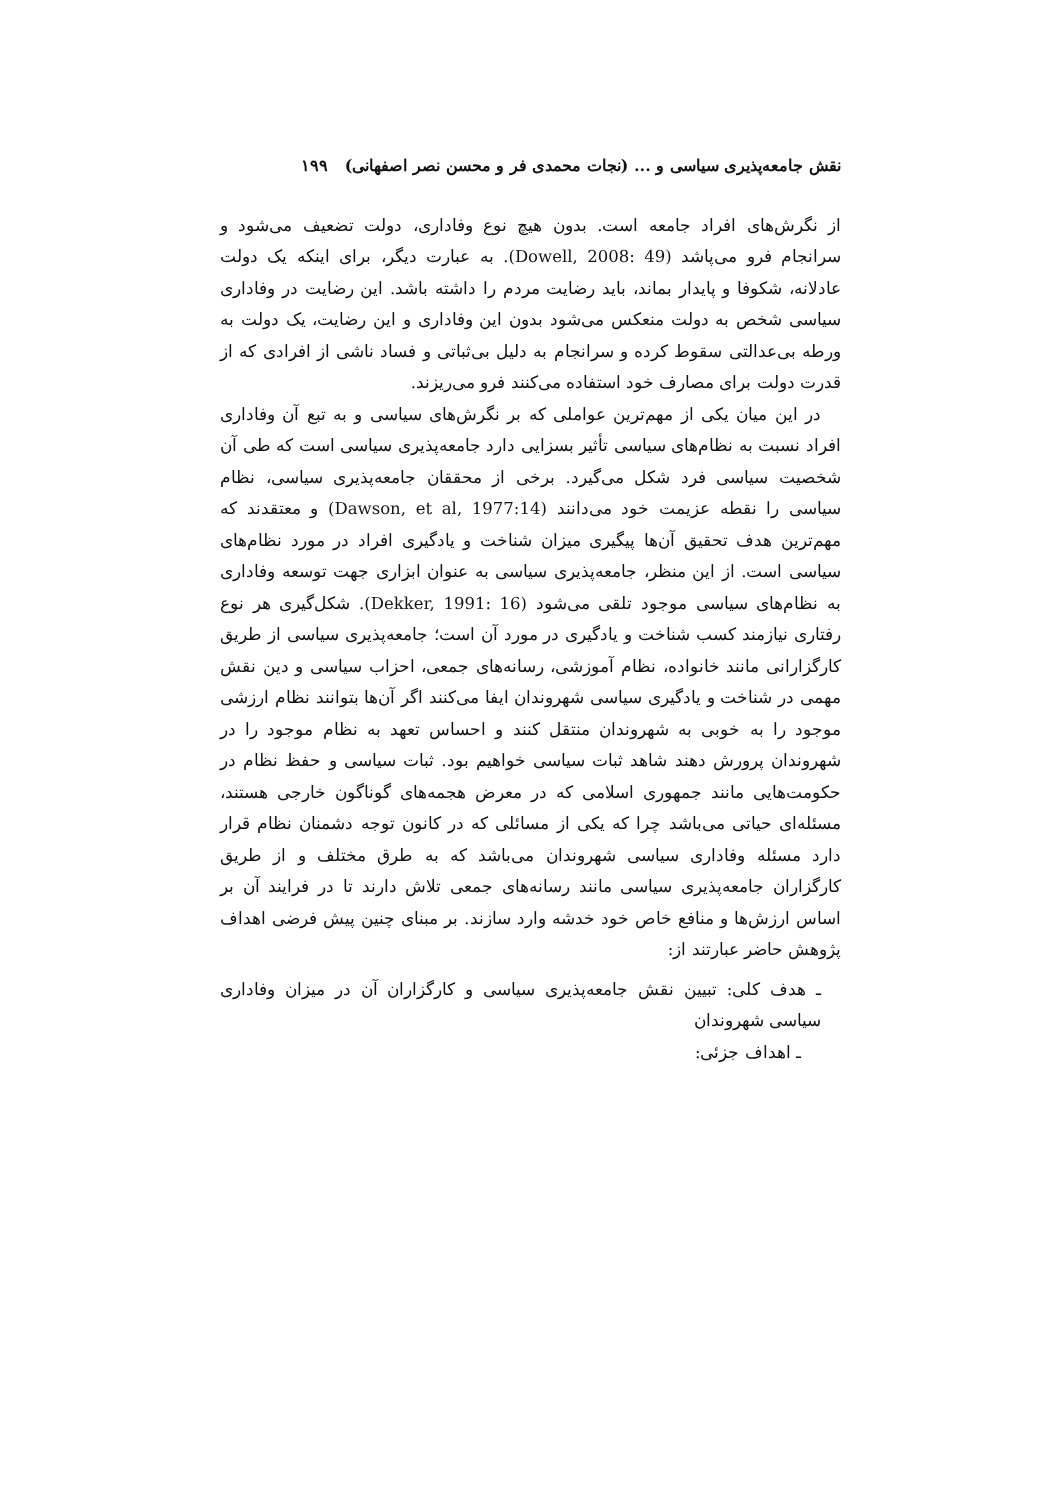نقش جامعه‌پذیری سیاسی و ... (نجات محمدی فر و محسن نصر اصفهانی) ۱۹۹
از نگرش‌های افراد جامعه است. بدون هیچ نوع وفاداری، دولت تضعیف می‌شود و سرانجام فرو می‌پاشد (Dowell, 2008: 49). به عبارت دیگر، برای اینکه یک دولت عادلانه، شکوفا و پایدار بماند، باید رضایت مردم را داشته باشد. این رضایت در وفاداری سیاسی شخص به دولت منعکس می‌شود بدون این وفاداری و این رضایت، یک دولت به ورطه بی‌عدالتی سقوط کرده و سرانجام به دلیل بی‌ثباتی و فساد ناشی از افرادی که از قدرت دولت برای مصارف خود استفاده می‌کنند فرو می‌ریزند.
در این میان یکی از مهم‌ترین عواملی که بر نگرش‌های سیاسی و به تبع آن وفاداری افراد نسبت به نظام‌های سیاسی تأثیر بسزایی دارد جامعه‌پذیری سیاسی است که طی آن شخصیت سیاسی فرد شکل می‌گیرد. برخی از محققان جامعه‌پذیری سیاسی، نظام سیاسی را نقطه عزیمت خود می‌دانند (Dawson, et al, 1977:14) و معتقدند که مهم‌ترین هدف تحقیق آن‌ها پیگیری میزان شناخت و یادگیری افراد در مورد نظام‌های سیاسی است. از این منظر، جامعه‌پذیری سیاسی به عنوان ابزاری جهت توسعه وفاداری به نظام‌های سیاسی موجود تلقی می‌شود (Dekker, 1991: 16). شکل‌گیری هر نوع رفتاری نیازمند کسب شناخت و یادگیری در مورد آن است؛ جامعه‌پذیری سیاسی از طریق کارگزارانی مانند خانواده، نظام آموزشی، رسانه‌های جمعی، احزاب سیاسی و دین نقش مهمی در شناخت و یادگیری سیاسی شهروندان ایفا می‌کنند اگر آن‌ها بتوانند نظام ارزشی موجود را به خوبی به شهروندان منتقل کنند و احساس تعهد به نظام موجود را در شهروندان پرورش دهند شاهد ثبات سیاسی خواهیم بود. ثبات سیاسی و حفظ نظام در حکومت‌هایی مانند جمهوری اسلامی که در معرض هجمه‌های گوناگون خارجی هستند، مسئله‌ای حیاتی می‌باشد چرا که یکی از مسائلی که در کانون توجه دشمنان نظام قرار دارد مسئله وفاداری سیاسی شهروندان می‌باشد که به طرق مختلف و از طریق کارگزاران جامعه‌پذیری سیاسی مانند رسانه‌های جمعی تلاش دارند تا در فرایند آن بر اساس ارزش‌ها و منافع خاص خود خدشه وارد سازند. بر مبنای چنین پیش فرضی اهداف پژوهش حاضر عبارتند از:
ـ هدف کلی: تبیین نقش جامعه‌پذیری سیاسی و کارگزاران آن در میزان وفاداری سیاسی شهروندان
ـ اهداف جزئی: